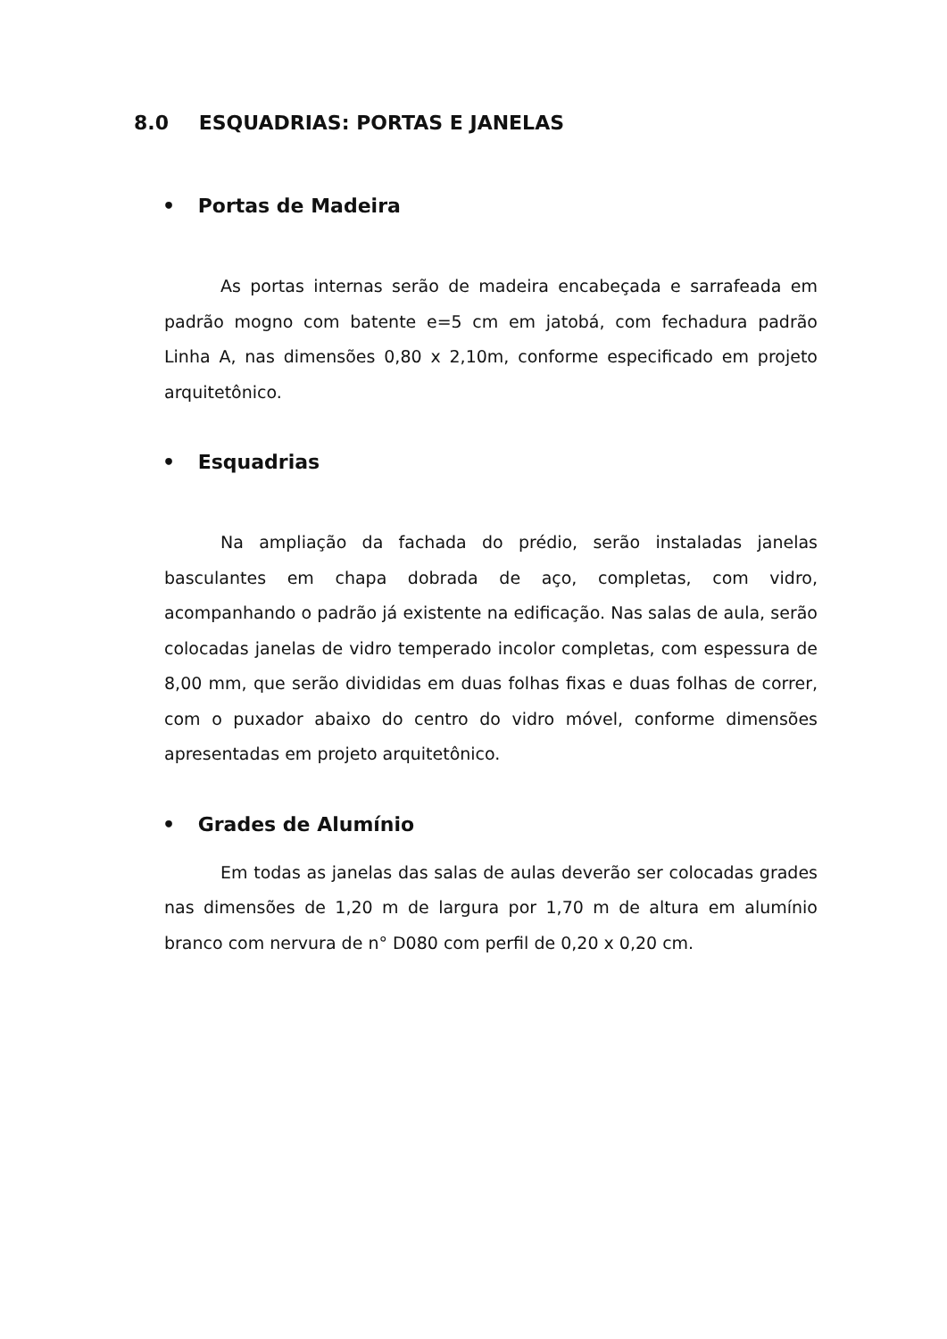8.0 ESQUADRIAS: PORTAS E JANELAS
• Portas de Madeira
As portas internas serão de madeira encabeçada e sarrafeada em padrão mogno com batente e=5 cm em jatobá, com fechadura padrão Linha A, nas dimensões 0,80 x 2,10m, conforme especificado em projeto arquitetônico.
• Esquadrias
Na ampliação da fachada do prédio, serão instaladas janelas basculantes em chapa dobrada de aço, completas, com vidro, acompanhando o padrão já existente na edificação. Nas salas de aula, serão colocadas janelas de vidro temperado incolor completas, com espessura de 8,00 mm, que serão divididas em duas folhas fixas e duas folhas de correr, com o puxador abaixo do centro do vidro móvel, conforme dimensões apresentadas em projeto arquitetônico.
• Grades de Alumínio
Em todas as janelas das salas de aulas deverão ser colocadas grades nas dimensões de 1,20 m de largura por 1,70 m de altura em alumínio branco com nervura de n° D080 com perfil de 0,20 x 0,20 cm.